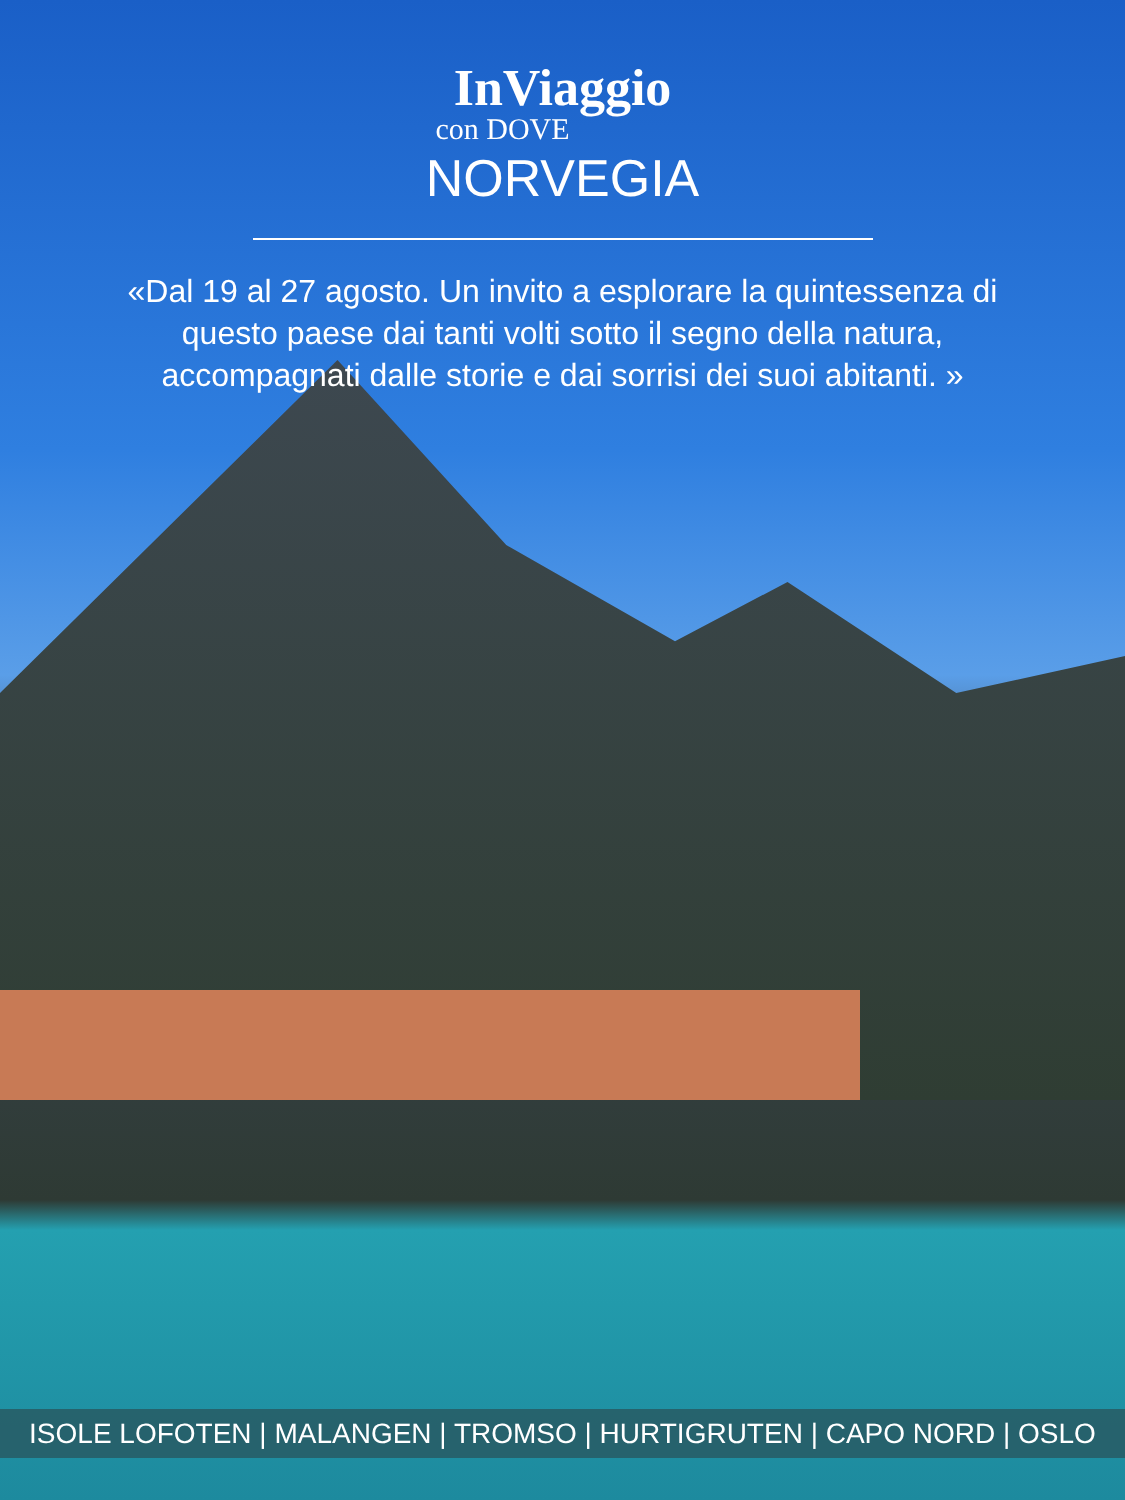InViaggio
con DOVE
NORVEGIA
«Dal 19 al 27 agosto. Un invito a esplorare la quintessenza di questo paese dai tanti volti sotto il segno della natura, accompagnati dalle storie e dai sorrisi dei suoi abitanti. »
ISOLE LOFOTEN | MALANGEN | TROMSO | HURTIGRUTEN | CAPO NORD | OSLO